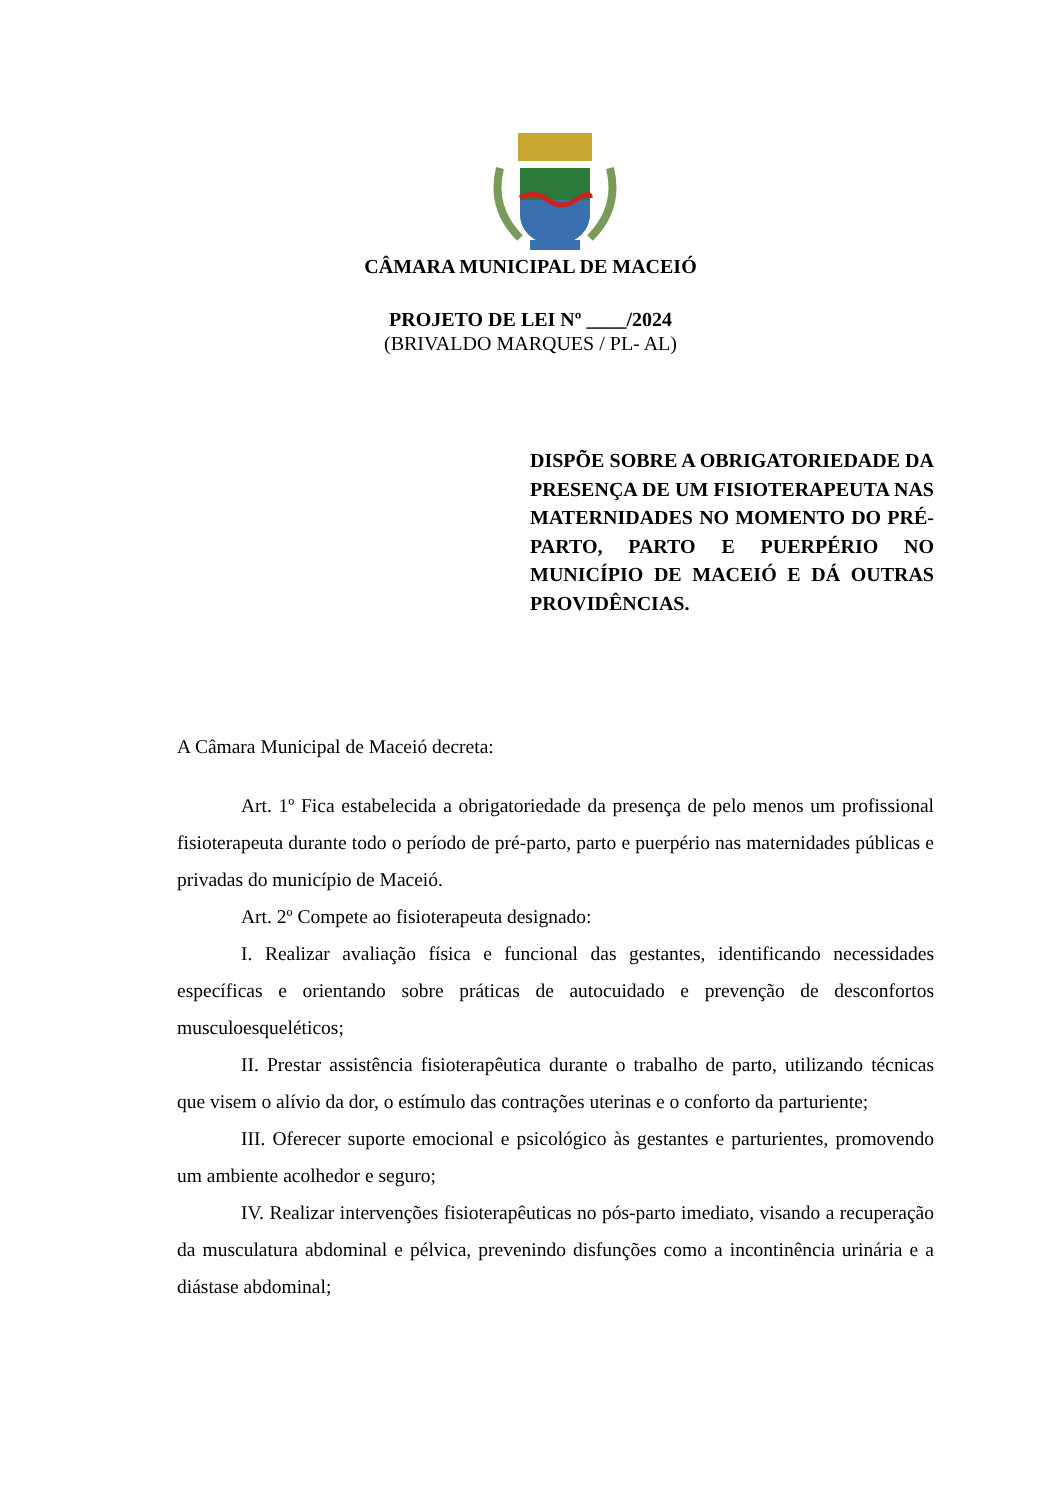CÂMARA MUNICIPAL DE MACEIÓ
PROJETO DE LEI Nº ____/2024
(BRIVALDO MARQUES / PL- AL)
DISPÕE SOBRE A OBRIGATORIEDADE DA PRESENÇA DE UM FISIOTERAPEUTA NAS MATERNIDADES NO MOMENTO DO PRÉ-PARTO, PARTO E PUERPÉRIO NO MUNICÍPIO DE MACEIÓ E DÁ OUTRAS PROVIDÊNCIAS.
A Câmara Municipal de Maceió decreta:
Art. 1º Fica estabelecida a obrigatoriedade da presença de pelo menos um profissional fisioterapeuta durante todo o período de pré-parto, parto e puerpério nas maternidades públicas e privadas do município de Maceió.
Art. 2º Compete ao fisioterapeuta designado:
I. Realizar avaliação física e funcional das gestantes, identificando necessidades específicas e orientando sobre práticas de autocuidado e prevenção de desconfortos musculoesqueléticos;
II. Prestar assistência fisioterapêutica durante o trabalho de parto, utilizando técnicas que visem o alívio da dor, o estímulo das contrações uterinas e o conforto da parturiente;
III. Oferecer suporte emocional e psicológico às gestantes e parturientes, promovendo um ambiente acolhedor e seguro;
IV. Realizar intervenções fisioterapêuticas no pós-parto imediato, visando a recuperação da musculatura abdominal e pélvica, prevenindo disfunções como a incontinência urinária e a diástase abdominal;